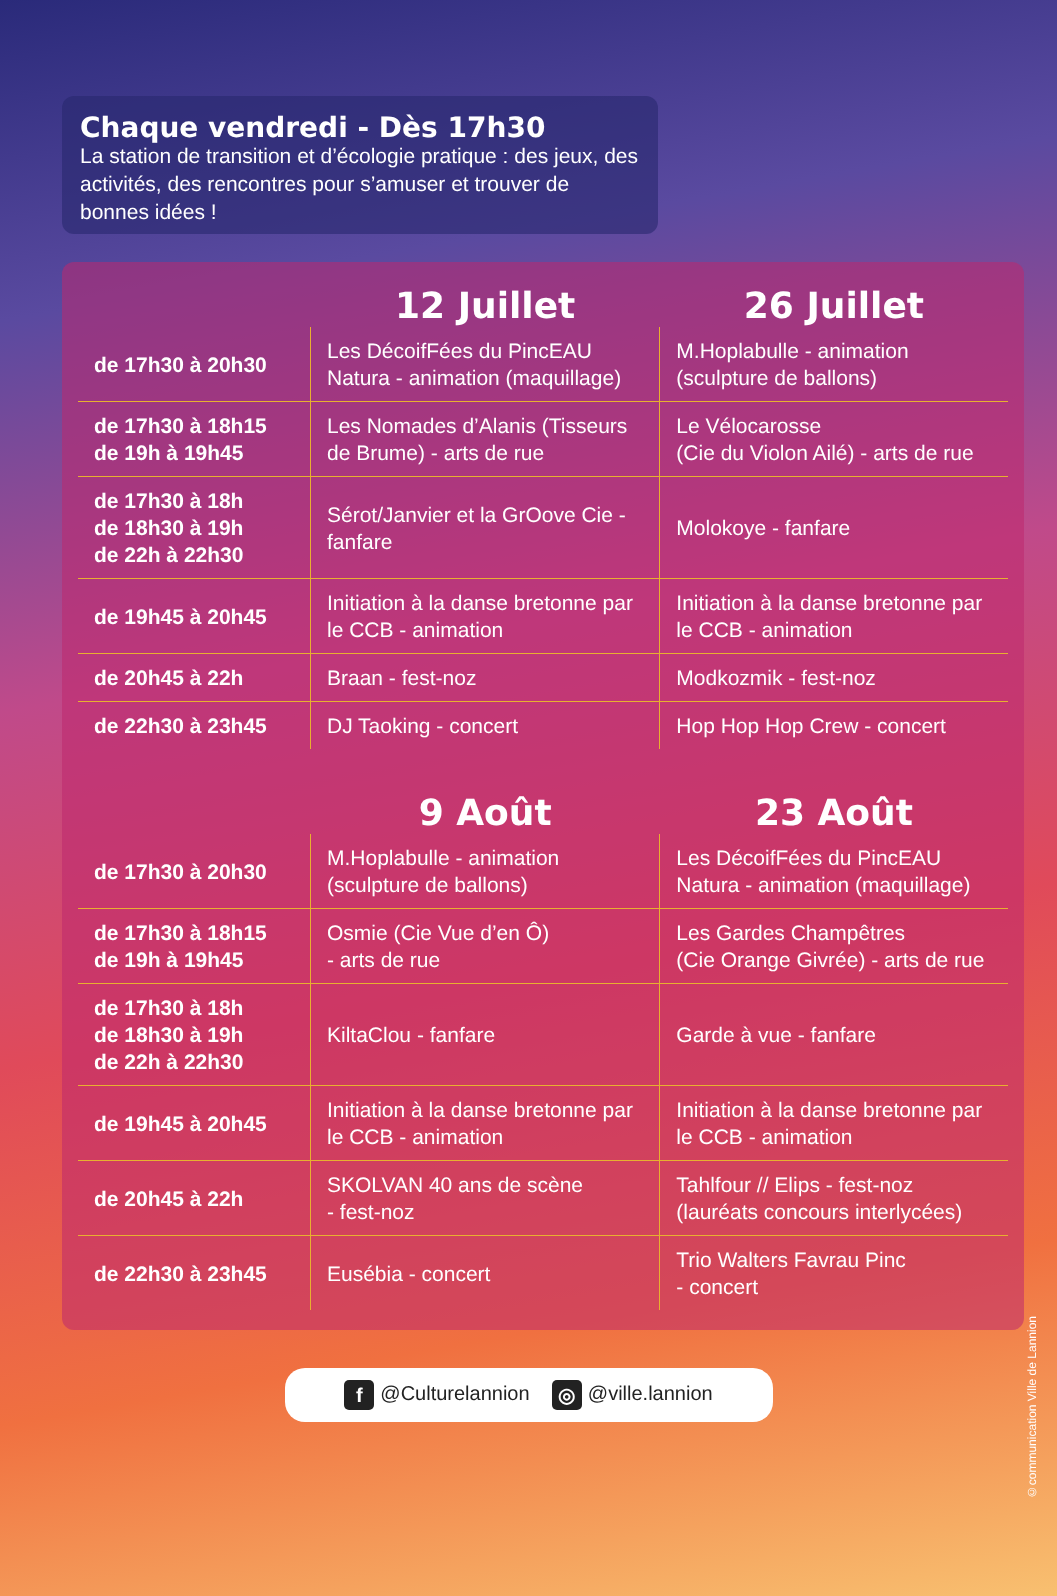Chaque vendredi - Dès 17h30
La station de transition et d’écologie pratique : des jeux, des activités, des rencontres pour s’amuser et trouver de bonnes idées !
| | 12 Juillet | 26 Juillet |
| --- | --- | --- |
| de 17h30 à 20h30 | Les DécoifFées du PincEAU Natura - animation (maquillage) | M.Hoplabulle - animation (sculpture de ballons) |
| de 17h30 à 18h15 de 19h à 19h45 | Les Nomades d’Alanis (Tisseurs de Brume) - arts de rue | Le Vélocarosse (Cie du Violon Ailé) - arts de rue |
| de 17h30 à 18h de 18h30 à 19h de 22h à 22h30 | Sérot/Janvier et la GrOove Cie - fanfare | Molokoye - fanfare |
| de 19h45 à 20h45 | Initiation à la danse bretonne par le CCB - animation | Initiation à la danse bretonne par le CCB - animation |
| de 20h45 à 22h | Braan - fest-noz | Modkozmik - fest-noz |
| de 22h30 à 23h45 | DJ Taoking - concert | Hop Hop Hop Crew - concert |
| | 9 Août | 23 Août |
| de 17h30 à 20h30 | M.Hoplabulle - animation (sculpture de ballons) | Les DécoifFées du PincEAU Natura - animation (maquillage) |
| de 17h30 à 18h15 de 19h à 19h45 | Osmie (Cie Vue d’en Ô) - arts de rue | Les Gardes Champêtres (Cie Orange Givrée) - arts de rue |
| de 17h30 à 18h de 18h30 à 19h de 22h à 22h30 | KiltaClou - fanfare | Garde à vue - fanfare |
| de 19h45 à 20h45 | Initiation à la danse bretonne par le CCB - animation | Initiation à la danse bretonne par le CCB - animation |
| de 20h45 à 22h | SKOLVAN 40 ans de scène - fest-noz | Tahlfour // Elips - fest-noz (lauréats concours interlycées) |
| de 22h30 à 23h45 | Eusébia - concert | Trio Walters Favrau Pinc - concert |
f @Culturelannion ◎ @ville.lannion
©communication Ville de Lannion